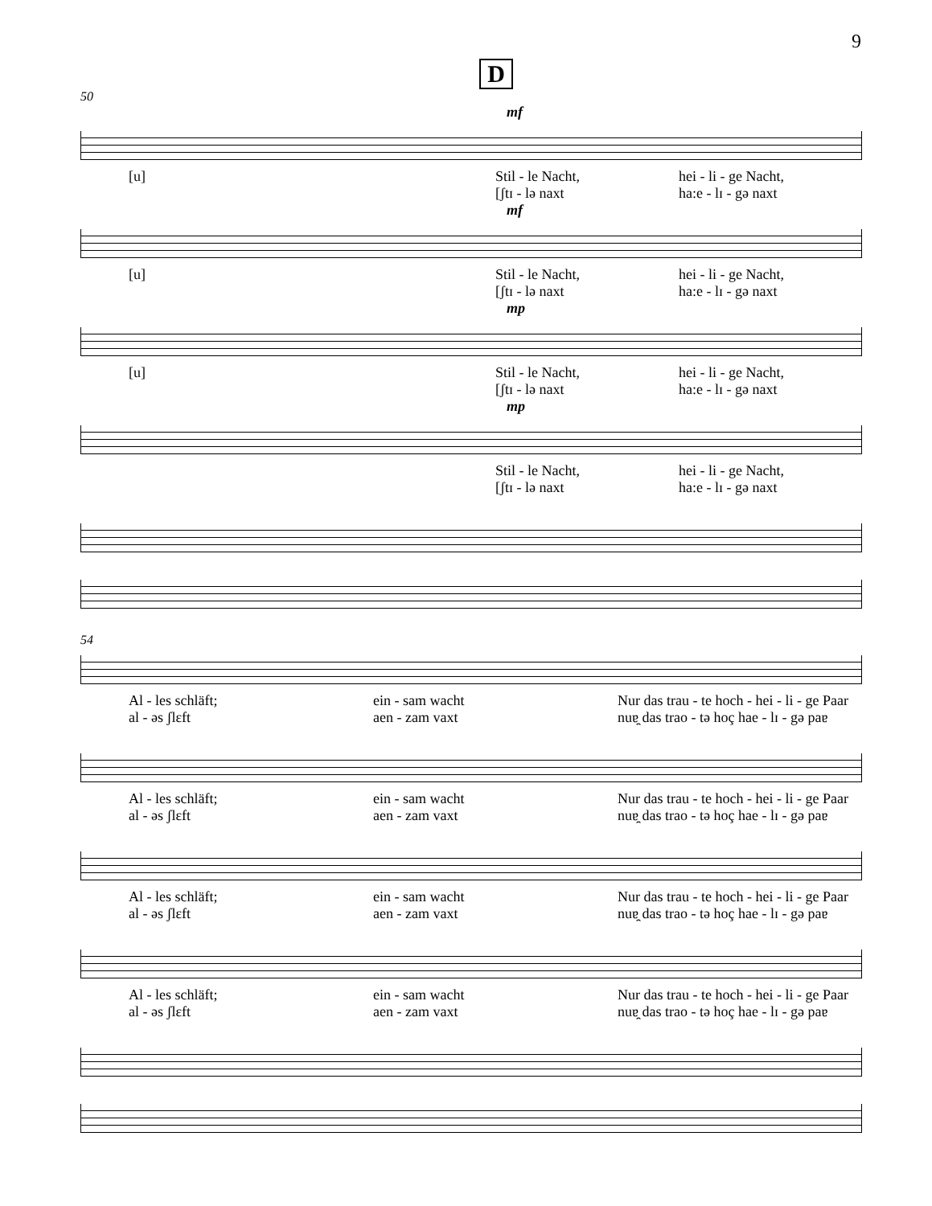9
D
50
mf
[u] Stil - le Nacht, hei - li - ge Nacht,
[ʃtɪ - lə naxt ha:e - lɪ - gə naxt
mf
[u] Stil - le Nacht, hei - li - ge Nacht,
[ʃtɪ - lə naxt ha:e - lɪ - gə naxt
mp
[u] Stil - le Nacht, hei - li - ge Nacht,
[ʃtɪ - lə naxt ha:e - lɪ - gə naxt
mp
Stil - le Nacht, hei - li - ge Nacht,
[ʃtɪ - lə naxt ha:e - lɪ - gə naxt
54
Al - les schläft; ein - sam wacht Nur das trau - te hoch - hei - li - ge Paar
al - əs ʃlɛft aen - zam vaxt nuɐ̯ das trao - tə hoç hae - lɪ - gə paɐ
Al - les schläft; ein - sam wacht Nur das trau - te hoch - hei - li - ge Paar
al - əs ʃlɛft aen - zam vaxt nuɐ̯ das trao - tə hoç hae - lɪ - gə paɐ
Al - les schläft; ein - sam wacht Nur das trau - te hoch - hei - li - ge Paar
al - əs ʃlɛft aen - zam vaxt nuɐ̯ das trao - tə hoç hae - lɪ - gə paɐ
Al - les schläft; ein - sam wacht Nur das trau - te hoch - hei - li - ge Paar
al - əs ʃlɛft aen - zam vaxt nuɐ̯ das trao - tə hoç hae - lɪ - gə paɐ